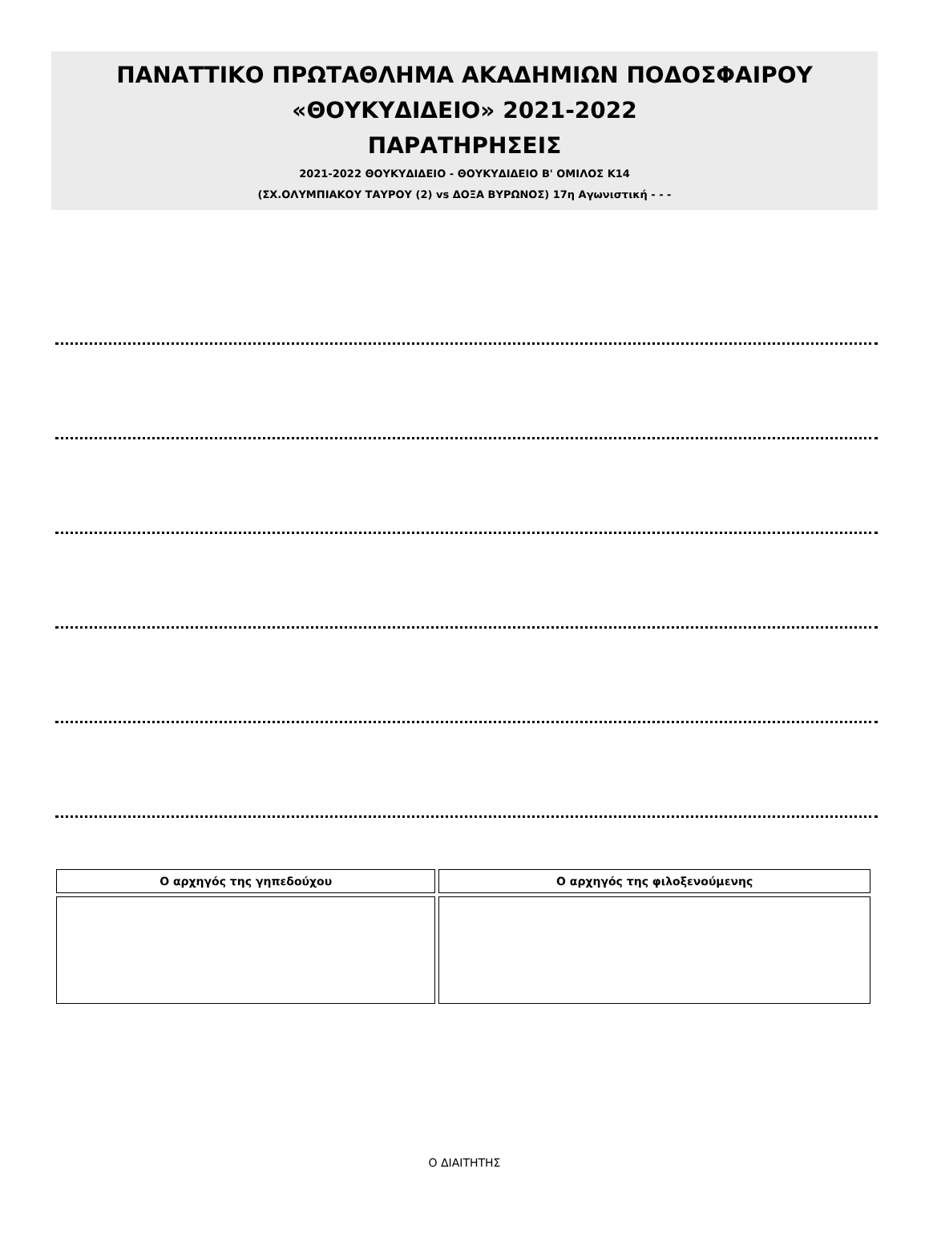ΠΑΝΑΤΤΙΚΟ ΠΡΩΤΑΘΛΗΜΑ ΑΚΑΔΗΜΙΩΝ ΠΟΔΟΣΦΑΙΡΟΥ
«ΘΟΥΚΥΔΙΔΕΙΟ» 2021-2022
ΠΑΡΑΤΗΡΗΣΕΙΣ
2021-2022 ΘΟΥΚΥΔΙΔΕΙΟ - ΘΟΥΚΥΔΙΔΕΙΟ Β' ΟΜΙΛΟΣ Κ14
(ΣΧ.ΟΛΥΜΠΙΑΚΟΥ ΤΑΥΡΟΥ (2) vs ΔΟΞΑ ΒΥΡΩΝΟΣ) 17η Αγωνιστική - - -
| Ο αρχηγός της γηπεδούχου | Ο αρχηγός της φιλοξενούμενης |
| --- | --- |
Ο ΔΙΑΙΤΗΤΗΣ